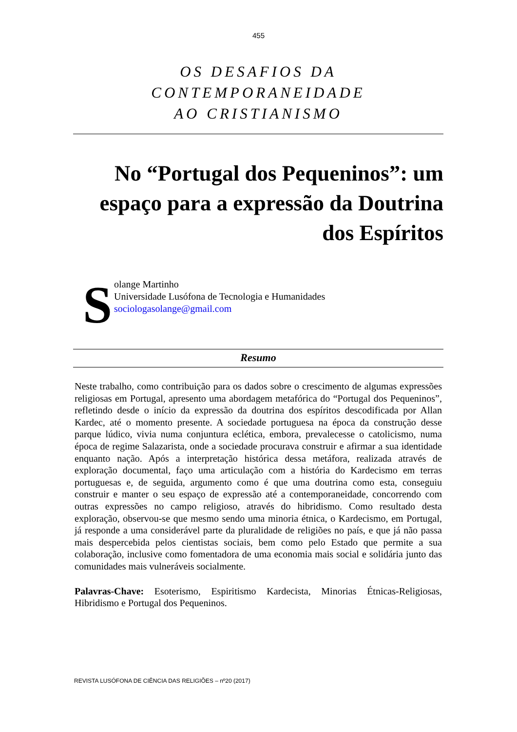455
OS DESAFIOS DA CONTEMPORANEIDADE
AO CRISTIANISMO
No “Portugal dos Pequeninos”: um espaço para a expressão da Doutrina dos Espíritos
S
olange Martinho
Universidade Lusófona de Tecnologia e Humanidades
sociologasolange@gmail.com
Resumo
Neste trabalho, como contribuição para os dados sobre o crescimento de algumas expressões religiosas em Portugal, apresento uma abordagem metafórica do “Portugal dos Pequeninos”, refletindo desde o início da expressão da doutrina dos espíritos descodificada por Allan Kardec, até o momento presente. A sociedade portuguesa na época da construção desse parque lúdico, vivia numa conjuntura eclética, embora, prevalecesse o catolicismo, numa época de regime Salazarista, onde a sociedade procurava construir e afirmar a sua identidade enquanto nação. Após a interpretação histórica dessa metáfora, realizada através de exploração documental, faço uma articulação com a história do Kardecismo em terras portuguesas e, de seguida, argumento como é que uma doutrina como esta, conseguiu construir e manter o seu espaço de expressão até a contemporaneidade, concorrendo com outras expressões no campo religioso, através do hibridismo. Como resultado desta exploração, observou-se que mesmo sendo uma minoria étnica, o Kardecismo, em Portugal, já responde a uma considerável parte da pluralidade de religiões no país, e que já não passa mais despercebida pelos cientistas sociais, bem como pelo Estado que permite a sua colaboração, inclusive como fomentadora de uma economia mais social e solidária junto das comunidades mais vulneráveis socialmente.
Palavras-Chave: Esoterismo, Espiritismo Kardecista, Minorias Étnicas-Religiosas, Hibridismo e Portugal dos Pequeninos.
REVISTA LUSÓFONA DE CIÊNCIA DAS RELIGIÕES – nº20 (2017)